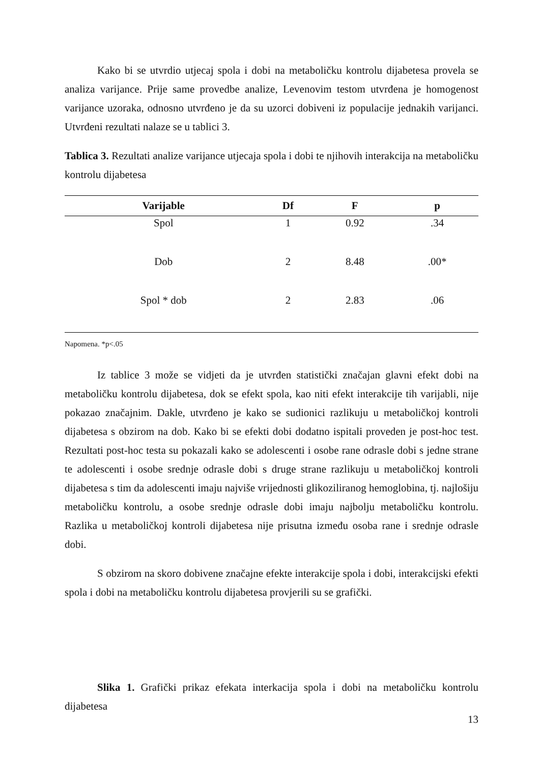Kako bi se utvrdio utjecaj spola i dobi na metaboličku kontrolu dijabetesa provela se analiza varijance. Prije same provedbe analize, Levenovim testom utvrđena je homogenost varijance uzoraka, odnosno utvrđeno je da su uzorci dobiveni iz populacije jednakih varijanci. Utvrđeni rezultati nalaze se u tablici 3.
Tablica 3. Rezultati analize varijance utjecaja spola i dobi te njihovih interakcija na metaboličku kontrolu dijabetesa
| Varijable | Df | F | p |
| --- | --- | --- | --- |
| Spol | 1 | 0.92 | .34 |
| Dob | 2 | 8.48 | .00* |
| Spol * dob | 2 | 2.83 | .06 |
Napomena. *p<.05
Iz tablice 3 može se vidjeti da je utvrđen statistički značajan glavni efekt dobi na metaboličku kontrolu dijabetesa, dok se efekt spola, kao niti efekt interakcije tih varijabli, nije pokazao značajnim. Dakle, utvrđeno je kako se sudionici razlikuju u metaboličkoj kontroli dijabetesa s obzirom na dob. Kako bi se efekti dobi dodatno ispitali proveden je post-hoc test. Rezultati post-hoc testa su pokazali kako se adolescenti i osobe rane odrasle dobi s jedne strane te adolescenti i osobe srednje odrasle dobi s druge strane razlikuju u metaboličkoj kontroli dijabetesa s tim da adolescenti imaju najviše vrijednosti glikoziliranog hemoglobina, tj. najlošiju metaboličku kontrolu, a osobe srednje odrasle dobi imaju najbolju metaboličku kontrolu. Razlika u metaboličkoj kontroli dijabetesa nije prisutna između osoba rane i srednje odrasle dobi.
S obzirom na skoro dobivene značajne efekte interakcije spola i dobi, interakcijski efekti spola i dobi na metaboličku kontrolu dijabetesa provjerili su se grafički.
Slika 1. Grafički prikaz efekata interkacija spola i dobi na metaboličku kontrolu dijabetesa
13